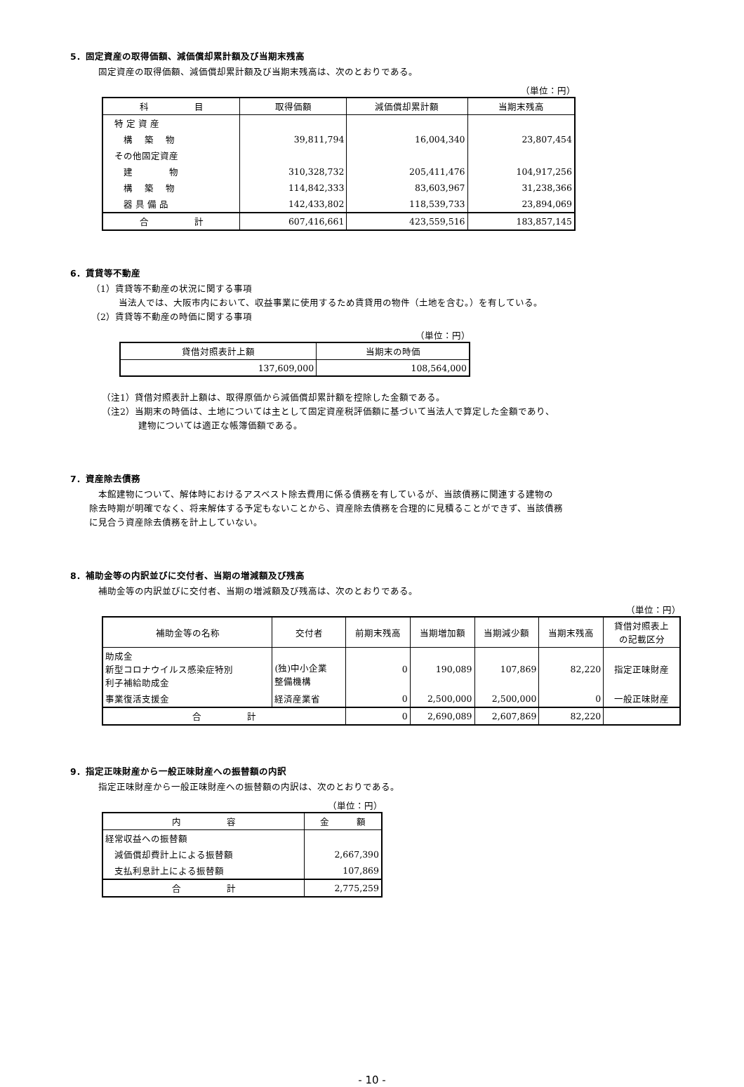5．固定資産の取得価額、減価償却累計額及び当期末残高
固定資産の取得価額、減価償却累計額及び当期末残高は、次のとおりである。
（単位：円）
| 科 目 | 取得価額 | 減価償却累計額 | 当期末残高 |
| --- | --- | --- | --- |
| 特 定 資 産 | | | |
| 構 築 物 | 39,811,794 | 16,004,340 | 23,807,454 |
| その他固定資産 | | | |
| 建 物 | 310,328,732 | 205,411,476 | 104,917,256 |
| 構 築 物 | 114,842,333 | 83,603,967 | 31,238,366 |
| 器 具 備 品 | 142,433,802 | 118,539,733 | 23,894,069 |
| 合 計 | 607,416,661 | 423,559,516 | 183,857,145 |
6．賃貸等不動産
（1）賃貸等不動産の状況に関する事項
　　　当法人では、大阪市内において、収益事業に使用するため賃貸用の物件（土地を含む。）を有している。
（2）賃貸等不動産の時価に関する事項
（単位：円）
| 貸借対照表計上額 | 当期末の時価 |
| --- | --- |
| 137,609,000 | 108,564,000 |
（注1）貸借対照表計上額は、取得原価から減価償却累計額を控除した金額である。
（注2）当期末の時価は、土地については主として固定資産税評価額に基づいて当法人で算定した金額であり、
　　　　建物については適正な帳簿価額である。
7．資産除去債務
　本館建物について、解体時におけるアスベスト除去費用に係る債務を有しているが、当該債務に関連する建物の
除去時期が明確でなく、将来解体する予定もないことから、資産除去債務を合理的に見積ることができず、当該債務
に見合う資産除去債務を計上していない。
8．補助金等の内訳並びに交付者、当期の増減額及び残高
補助金等の内訳並びに交付者、当期の増減額及び残高は、次のとおりである。
（単位：円）
| 補助金等の名称 | 交付者 | 前期末残高 | 当期増加額 | 当期減少額 | 当期末残高 | 貸借対照表上 の記載区分 |
| --- | --- | --- | --- | --- | --- | --- |
| 助成金 新型コロナウイルス感染症特別 利子補給助成金 | (独)中小企業 整備機構 | 0 | 190,089 | 107,869 | 82,220 | 指定正味財産 |
| 事業復活支援金 | 経済産業省 | 0 | 2,500,000 | 2,500,000 | 0 | 一般正味財産 |
| 合 計 | | 0 | 2,690,089 | 2,607,869 | 82,220 | |
9．指定正味財産から一般正味財産への振替額の内訳
指定正味財産から一般正味財産への振替額の内訳は、次のとおりである。
（単位：円）
| 内 容 | 金 額 |
| --- | --- |
| 経常収益への振替額 | |
| 減価償却費計上による振替額 | 2,667,390 |
| 支払利息計上による振替額 | 107,869 |
| 合 計 | 2,775,259 |
- 10 -